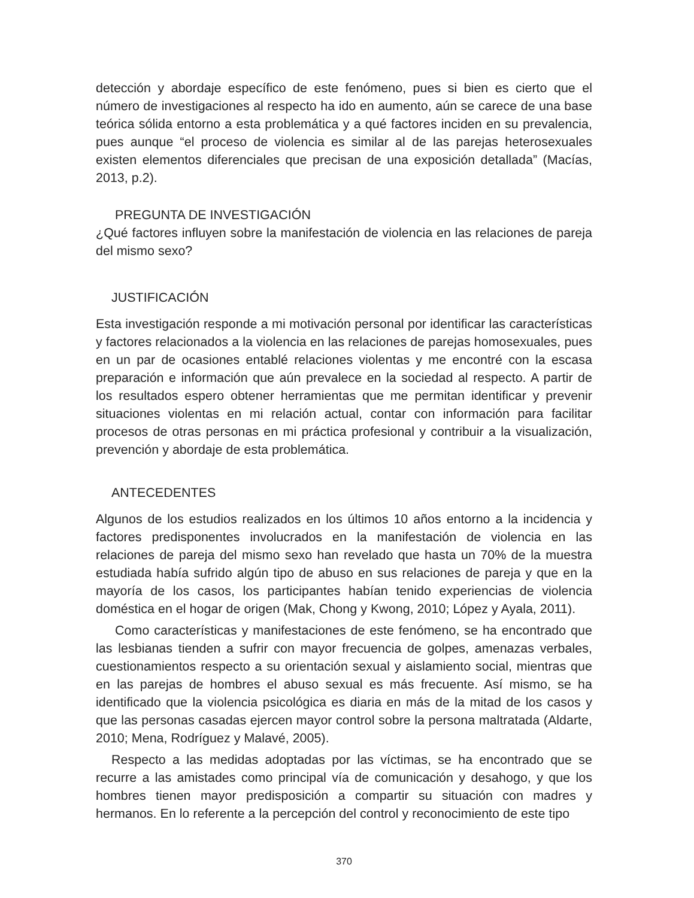detección y abordaje específico de este fenómeno, pues si bien es cierto que el número de investigaciones al respecto ha ido en aumento, aún se carece de una base teórica sólida entorno a esta problemática y a qué factores inciden en su prevalencia, pues aunque “el proceso de violencia es similar al de las parejas heterosexuales existen elementos diferenciales que precisan de una exposición detallada” (Macías, 2013, p.2).
PREGUNTA DE INVESTIGACIÓN
¿Qué factores influyen sobre la manifestación de violencia en las relaciones de pareja del mismo sexo?
JUSTIFICACIÓN
Esta investigación responde a mi motivación personal por identificar las características y factores relacionados a la violencia en las relaciones de parejas homosexuales, pues en un par de ocasiones entablé relaciones violentas y me encontré con la escasa preparación e información que aún prevalece en la sociedad al respecto. A partir de los resultados espero obtener herramientas que me permitan identificar y prevenir situaciones violentas en mi relación actual, contar con información para facilitar procesos de otras personas en mi práctica profesional y contribuir a la visualización, prevención y abordaje de esta problemática.
ANTECEDENTES
Algunos de los estudios realizados en los últimos 10 años entorno a la incidencia y factores predisponentes involucrados en la manifestación de violencia en las relaciones de pareja del mismo sexo han revelado que hasta un 70% de la muestra estudiada había sufrido algún tipo de abuso en sus relaciones de pareja y que en la mayoría de los casos, los participantes habían tenido experiencias de violencia doméstica en el hogar de origen (Mak, Chong y Kwong, 2010; López y Ayala, 2011).
Como características y manifestaciones de este fenómeno, se ha encontrado que las lesbianas tienden a sufrir con mayor frecuencia de golpes, amenazas verbales, cuestionamientos respecto a su orientación sexual y aislamiento social, mientras que en las parejas de hombres el abuso sexual es más frecuente. Así mismo, se ha identificado que la violencia psicológica es diaria en más de la mitad de los casos y que las personas casadas ejercen mayor control sobre la persona maltratada (Aldarte, 2010; Mena, Rodríguez y Malavé, 2005).
Respecto a las medidas adoptadas por las víctimas, se ha encontrado que se recurre a las amistades como principal vía de comunicación y desahogo, y que los hombres tienen mayor predisposición a compartir su situación con madres y hermanos. En lo referente a la percepción del control y reconocimiento de este tipo
370